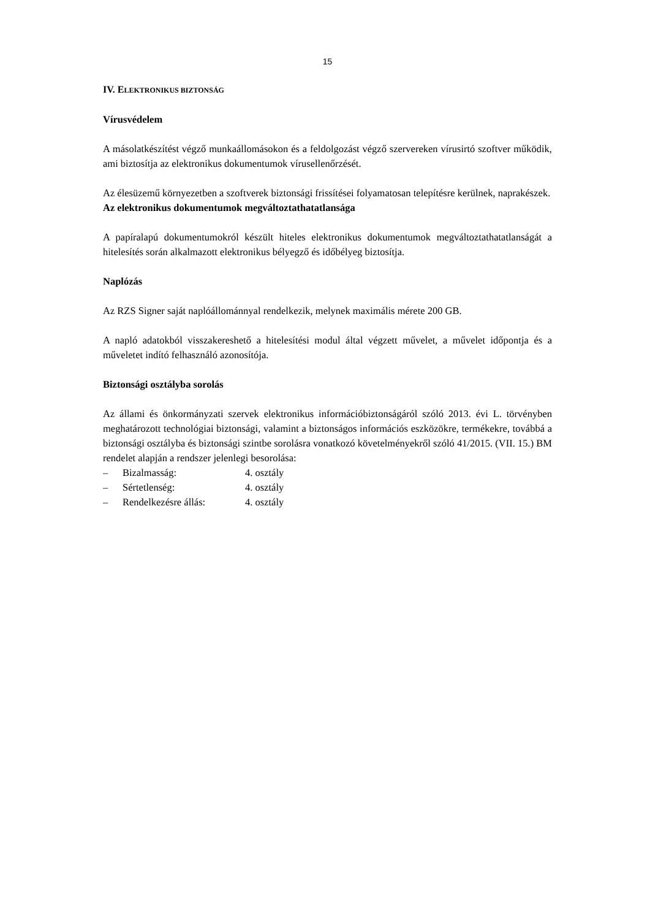15
IV. ELEKTRONIKUS BIZTONSÁG
Vírusvédelem
A másolatkészítést végző munkaállomásokon és a feldolgozást végző szervereken vírusirtó szoftver működik, ami biztosítja az elektronikus dokumentumok vírusellenőrzését.
Az élesüzemű környezetben a szoftverek biztonsági frissítései folyamatosan telepítésre kerülnek, naprakészek.
Az elektronikus dokumentumok megváltoztathatatlansága
A papíralapú dokumentumokról készült hiteles elektronikus dokumentumok megváltoztathatatlanságát a hitelesítés során alkalmazott elektronikus bélyegző és időbélyeg biztosítja.
Naplózás
Az RZS Signer saját naplóállománnyal rendelkezik, melynek maximális mérete 200 GB.
A napló adatokból visszakereshető a hitelesítési modul által végzett művelet, a művelet időpontja és a műveletet indító felhasználó azonosítója.
Biztonsági osztályba sorolás
Az állami és önkormányzati szervek elektronikus információbiztonságáról szóló 2013. évi L. törvényben meghatározott technológiai biztonsági, valamint a biztonságos információs eszközökre, termékekre, továbbá a biztonsági osztályba és biztonsági szintbe sorolásra vonatkozó követelményekről szóló 41/2015. (VII. 15.) BM rendelet alapján a rendszer jelenlegi besorolása:
– Bizalmasság: 4. osztály
– Sértetlenség: 4. osztály
– Rendelkezésre állás: 4. osztály